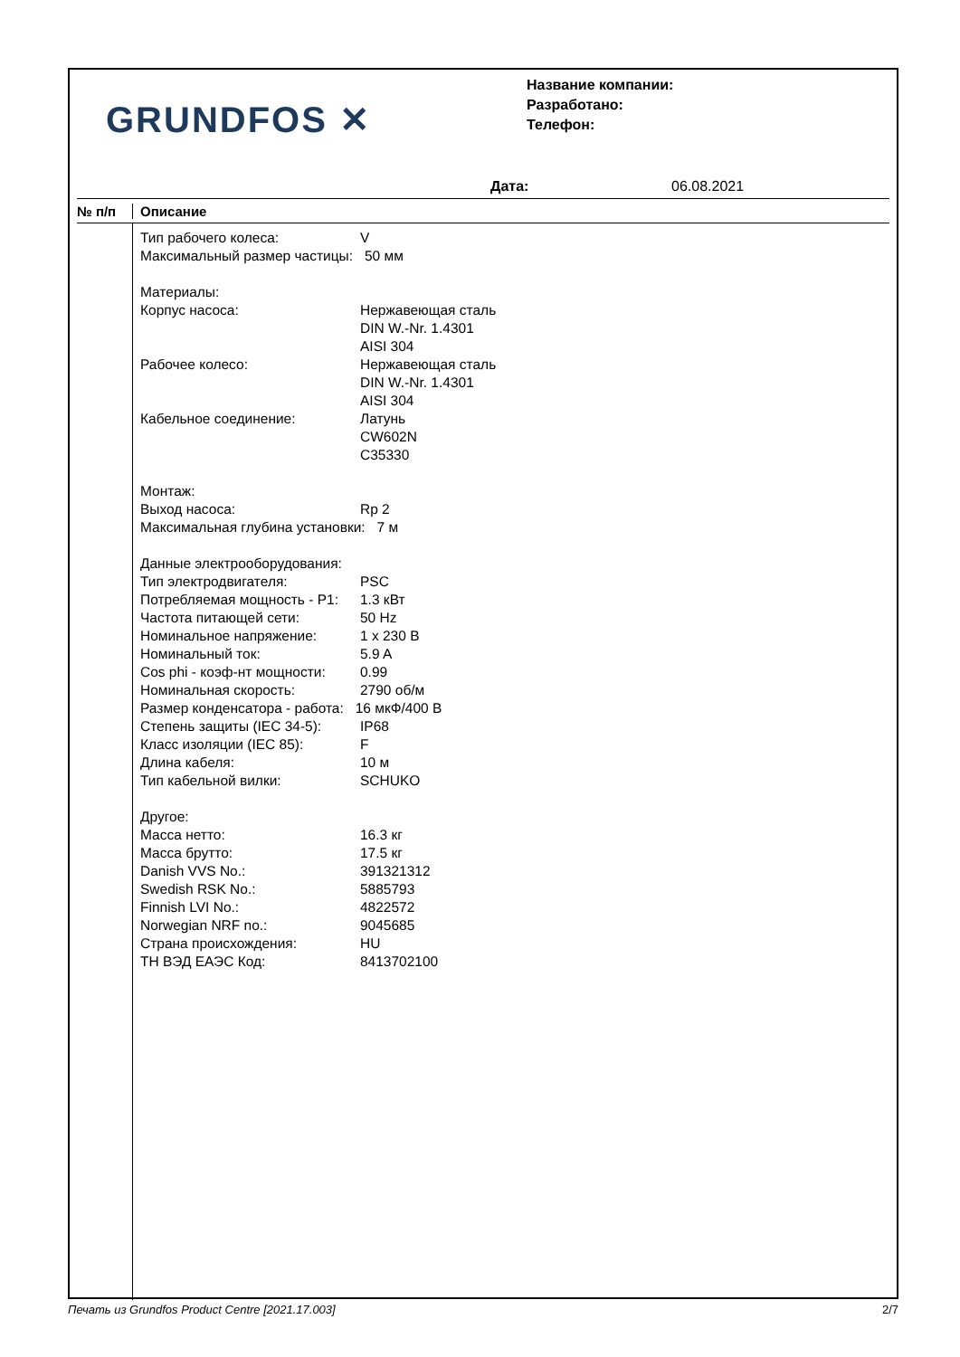GRUNDFOS ✕
Название компании:
Разработано:
Телефон:
Дата: 06.08.2021
№ п/п Описание
| Тип рабочего колеса: | V |
| Максимальный размер частицы: 50 мм | |
| Материалы: | |
| Корпус насоса: | Нержавеющая сталь DIN W.-Nr. 1.4301 AISI 304 |
| Рабочее колесо: | Нержавеющая сталь DIN W.-Nr. 1.4301 AISI 304 |
| Кабельное соединение: | Латунь CW602N C35330 |
| Монтаж: | |
| Выход насоса: | Rp 2 |
| Максимальная глубина установки: 7 м | |
| Данные электрооборудования: | |
| Тип электродвигателя: | PSC |
| Потребляемая мощность - P1: | 1.3 кВт |
| Частота питающей сети: | 50 Hz |
| Номинальное напряжение: | 1 x 230 В |
| Номинальный ток: | 5.9 A |
| Cos phi - коэф-нт мощности: | 0.99 |
| Номинальная скорость: | 2790 об/м |
| Размер конденсатора - работа: 16 мкФ/400 В | |
| Степень защиты (IEC 34-5): | IP68 |
| Класс изоляции (IEC 85): | F |
| Длина кабеля: | 10 м |
| Тип кабельной вилки: | SCHUKO |
| Другое: | |
| Масса нетто: | 16.3 кг |
| Масса брутто: | 17.5 кг |
| Danish VVS No.: | 391321312 |
| Swedish RSK No.: | 5885793 |
| Finnish LVI No.: | 4822572 |
| Norwegian NRF no.: | 9045685 |
| Страна происхождения: | HU |
| ТН ВЭД ЕАЭС Код: | 8413702100 |
Печать из Grundfos Product Centre [2021.17.003] 2/7